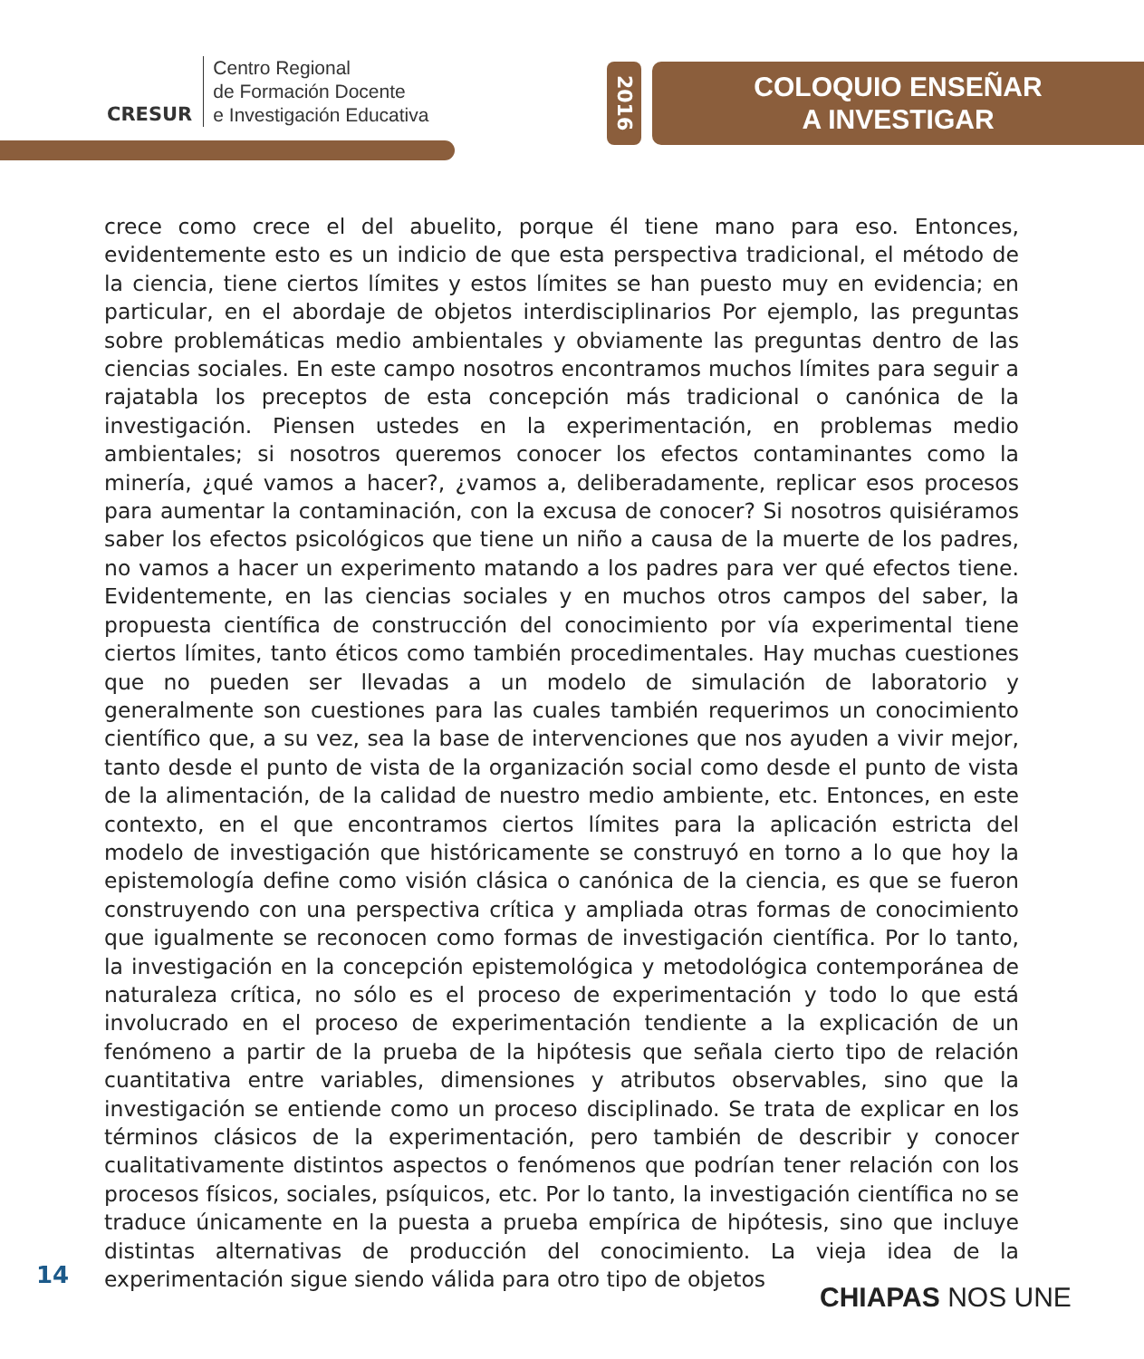CRESUR
Centro Regional
de Formación Docente
e Investigación Educativa
2016
COLOQUIO ENSEÑAR
A INVESTIGAR
crece como crece el del abuelito, porque él tiene mano para eso. Entonces, evidentemente esto es un indicio de que esta perspectiva tradicional, el método de la ciencia, tiene ciertos límites y estos límites se han puesto muy en evidencia; en particular, en el abordaje de objetos interdisciplinarios Por ejemplo, las preguntas sobre problemáticas medio ambientales y obviamente las preguntas dentro de las ciencias sociales. En este campo nosotros encontramos muchos límites para seguir a rajatabla los preceptos de esta concepción más tradicional o canónica de la investigación. Piensen ustedes en la experimentación, en problemas medio ambientales; si nosotros queremos conocer los efectos contaminantes como la minería, ¿qué vamos a hacer?, ¿vamos a, deliberadamente, replicar esos procesos para aumentar la contaminación, con la excusa de conocer? Si nosotros quisiéramos saber los efectos psicológicos que tiene un niño a causa de la muerte de los padres, no vamos a hacer un experimento matando a los padres para ver qué efectos tiene. Evidentemente, en las ciencias sociales y en muchos otros campos del saber, la propuesta científica de construcción del conocimiento por vía experimental tiene ciertos límites, tanto éticos como también procedimentales. Hay muchas cuestiones que no pueden ser llevadas a un modelo de simulación de laboratorio y generalmente son cuestiones para las cuales también requerimos un conocimiento científico que, a su vez, sea la base de intervenciones que nos ayuden a vivir mejor, tanto desde el punto de vista de la organización social como desde el punto de vista de la alimentación, de la calidad de nuestro medio ambiente, etc. Entonces, en este contexto, en el que encontramos ciertos límites para la aplicación estricta del modelo de investigación que históricamente se construyó en torno a lo que hoy la epistemología define como visión clásica o canónica de la ciencia, es que se fueron construyendo con una perspectiva crítica y ampliada otras formas de conocimiento que igualmente se reconocen como formas de investigación científica. Por lo tanto, la investigación en la concepción epistemológica y metodológica contemporánea de naturaleza crítica, no sólo es el proceso de experimentación y todo lo que está involucrado en el proceso de experimentación tendiente a la explicación de un fenómeno a partir de la prueba de la hipótesis que señala cierto tipo de relación cuantitativa entre variables, dimensiones y atributos observables, sino que la investigación se entiende como un proceso disciplinado. Se trata de explicar en los términos clásicos de la experimentación, pero también de describir y conocer cualitativamente distintos aspectos o fenómenos que podrían tener relación con los procesos físicos, sociales, psíquicos, etc. Por lo tanto, la investigación científica no se traduce únicamente en la puesta a prueba empírica de hipótesis, sino que incluye distintas alternativas de producción del conocimiento. La vieja idea de la experimentación sigue siendo válida para otro tipo de objetos
14
CHIAPAS NOS UNE